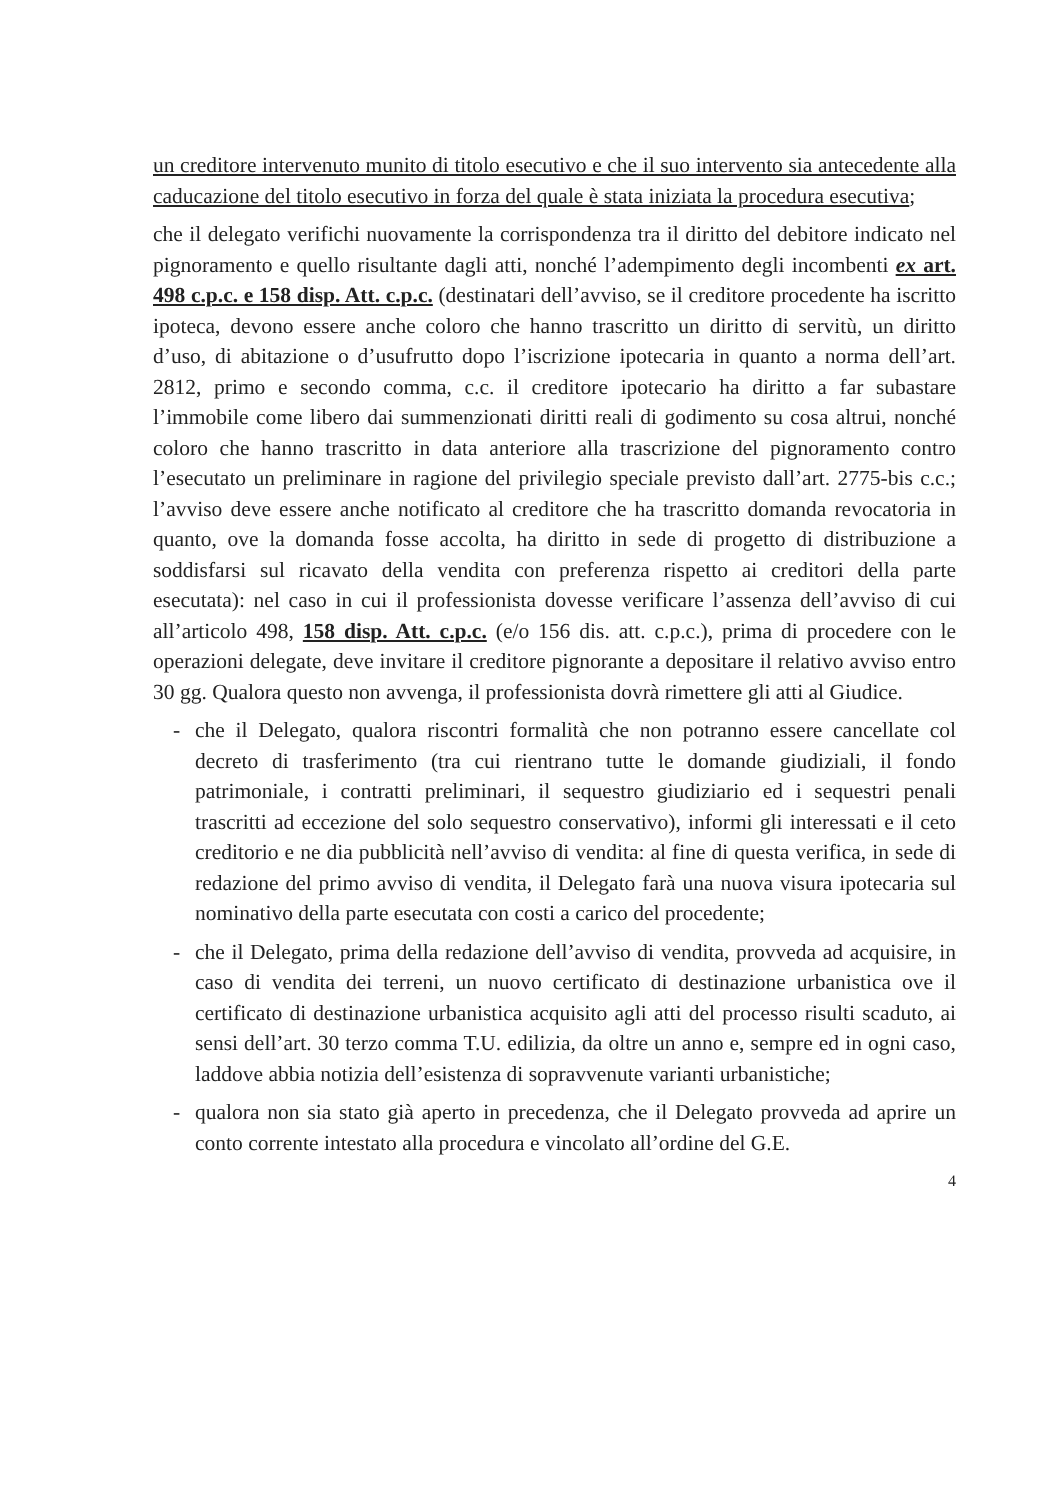un creditore intervenuto munito di titolo esecutivo e che il suo intervento sia antecedente alla caducazione del titolo esecutivo in forza del quale è stata iniziata la procedura esecutiva;
che il delegato verifichi nuovamente la corrispondenza tra il diritto del debitore indicato nel pignoramento e quello risultante dagli atti, nonché l’adempimento degli incombenti ex art. 498 c.p.c. e 158 disp. Att. c.p.c. (destinatari dell’avviso, se il creditore procedente ha iscritto ipoteca, devono essere anche coloro che hanno trascritto un diritto di servitù, un diritto d’uso, di abitazione o d’usufrutto dopo l’iscrizione ipotecaria in quanto a norma dell’art. 2812, primo e secondo comma, c.c. il creditore ipotecario ha diritto a far subastare l’immobile come libero dai summenzionati diritti reali di godimento su cosa altrui, nonché coloro che hanno trascritto in data anteriore alla trascrizione del pignoramento contro l’esecutato un preliminare in ragione del privilegio speciale previsto dall’art. 2775-bis c.c.; l’avviso deve essere anche notificato al creditore che ha trascritto domanda revocatoria in quanto, ove la domanda fosse accolta, ha diritto in sede di progetto di distribuzione a soddisfarsi sul ricavato della vendita con preferenza rispetto ai creditori della parte esecutata): nel caso in cui il professionista dovesse verificare l’assenza dell’avviso di cui all’articolo 498, 158 disp. Att. c.p.c. (e/o 156 dis. att. c.p.c.), prima di procedere con le operazioni delegate, deve invitare il creditore pignorante a depositare il relativo avviso entro 30 gg. Qualora questo non avvenga, il professionista dovrà rimettere gli atti al Giudice.
- che il Delegato, qualora riscontri formalità che non potranno essere cancellate col decreto di trasferimento (tra cui rientrano tutte le domande giudiziali, il fondo patrimoniale, i contratti preliminari, il sequestro giudiziario ed i sequestri penali trascritti ad eccezione del solo sequestro conservativo), informi gli interessati e il ceto creditorio e ne dia pubblicità nell’avviso di vendita: al fine di questa verifica, in sede di redazione del primo avviso di vendita, il Delegato farà una nuova visura ipotecaria sul nominativo della parte esecutata con costi a carico del procedente;
- che il Delegato, prima della redazione dell’avviso di vendita, provveda ad acquisire, in caso di vendita dei terreni, un nuovo certificato di destinazione urbanistica ove il certificato di destinazione urbanistica acquisito agli atti del processo risulti scaduto, ai sensi dell’art. 30 terzo comma T.U. edilizia, da oltre un anno e, sempre ed in ogni caso, laddove abbia notizia dell’esistenza di sopravvenute varianti urbanistiche;
- qualora non sia stato già aperto in precedenza, che il Delegato provveda ad aprire un conto corrente intestato alla procedura e vincolato all’ordine del G.E.
4